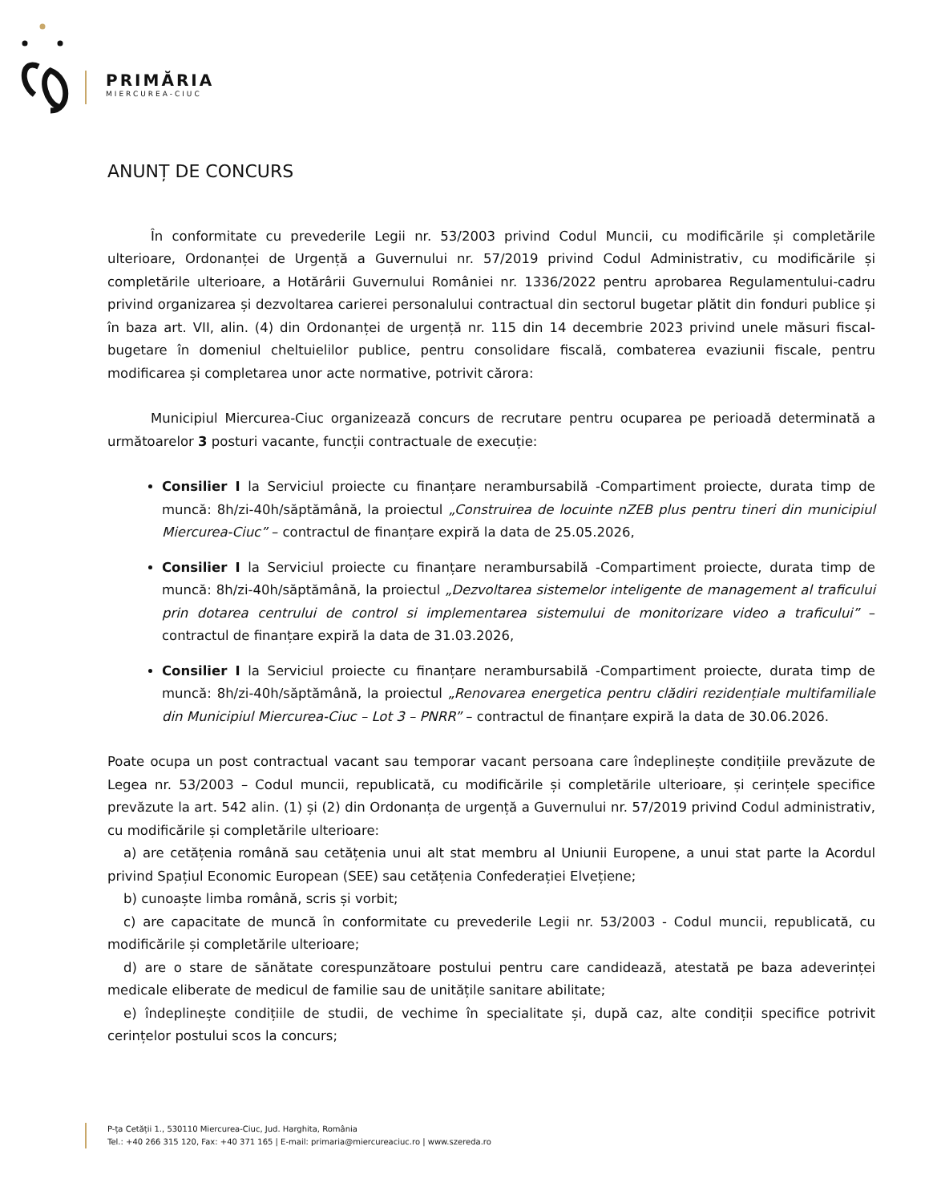PRIMĂRIA
MIERCUREA-CIUC
ANUNȚ DE CONCURS
În conformitate cu prevederile Legii nr. 53/2003 privind Codul Muncii, cu modificările și completările ulterioare, Ordonanței de Urgență a Guvernului nr. 57/2019 privind Codul Administrativ, cu modificările și completările ulterioare, a Hotărârii Guvernului României nr. 1336/2022 pentru aprobarea Regulamentului-cadru privind organizarea și dezvoltarea carierei personalului contractual din sectorul bugetar plătit din fonduri publice și în baza art. VII, alin. (4) din Ordonanței de urgență nr. 115 din 14 decembrie 2023 privind unele măsuri fiscal-bugetare în domeniul cheltuielilor publice, pentru consolidare fiscală, combaterea evaziunii fiscale, pentru modificarea și completarea unor acte normative, potrivit cărora:
Municipiul Miercurea-Ciuc organizează concurs de recrutare pentru ocuparea pe perioadă determinată a următoarelor 3 posturi vacante, funcții contractuale de execuție:
Consilier I la Serviciul proiecte cu finanțare nerambursabilă -Compartiment proiecte, durata timp de muncă: 8h/zi-40h/săptămână, la proiectul „Construirea de locuinte nZEB plus pentru tineri din municipiul Miercurea-Ciuc” – contractul de finanțare expiră la data de 25.05.2026,
Consilier I la Serviciul proiecte cu finanțare nerambursabilă -Compartiment proiecte, durata timp de muncă: 8h/zi-40h/săptămână, la proiectul „Dezvoltarea sistemelor inteligente de management al traficului prin dotarea centrului de control si implementarea sistemului de monitorizare video a traficului” – contractul de finanțare expiră la data de 31.03.2026,
Consilier I la Serviciul proiecte cu finanțare nerambursabilă -Compartiment proiecte, durata timp de muncă: 8h/zi-40h/săptămână, la proiectul „Renovarea energetica pentru clădiri rezidențiale multifamiliale din Municipiul Miercurea-Ciuc – Lot 3 – PNRR” – contractul de finanțare expiră la data de 30.06.2026.
Poate ocupa un post contractual vacant sau temporar vacant persoana care îndeplinește condițiile prevăzute de Legea nr. 53/2003 – Codul muncii, republicată, cu modificările și completările ulterioare, și cerințele specifice prevăzute la art. 542 alin. (1) și (2) din Ordonanța de urgență a Guvernului nr. 57/2019 privind Codul administrativ, cu modificările și completările ulterioare:
a) are cetățenia română sau cetățenia unui alt stat membru al Uniunii Europene, a unui stat parte la Acordul privind Spațiul Economic European (SEE) sau cetățenia Confederației Elvețiene;
b) cunoaște limba română, scris și vorbit;
c) are capacitate de muncă în conformitate cu prevederile Legii nr. 53/2003 - Codul muncii, republicată, cu modificările și completările ulterioare;
d) are o stare de sănătate corespunzătoare postului pentru care candidează, atestată pe baza adeverinței medicale eliberate de medicul de familie sau de unitățile sanitare abilitate;
e) îndeplinește condițiile de studii, de vechime în specialitate și, după caz, alte condiții specifice potrivit cerințelor postului scos la concurs;
P-ța Cetății 1., 530110 Miercurea-Ciuc, Jud. Harghita, România
Tel.: +40 266 315 120, Fax: +40 371 165 | E-mail: primaria@miercureaciuc.ro | www.szereda.ro